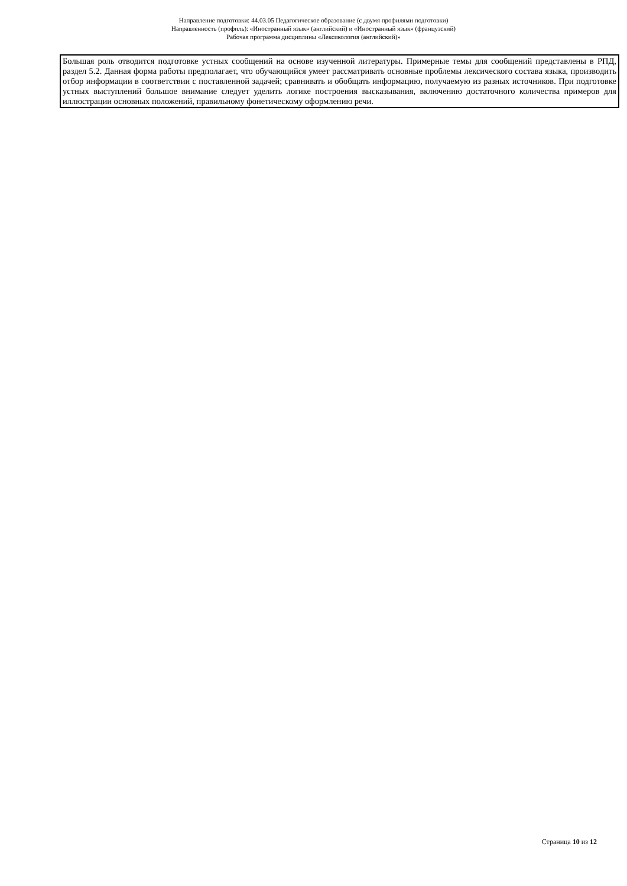Направление подготовки: 44.03.05 Педагогическое образование (с двумя профилями подготовки)
Направленность (профиль): «Иностранный язык» (английский) и «Иностранный язык» (французский)
Рабочая программа дисциплины «Лексикология (английский)»
| Большая роль отводится подготовке устных сообщений на основе изученной литературы. Примерные темы для сообщений представлены в РПД, раздел 5.2. Данная форма работы предполагает, что обучающийся умеет рассматривать основные проблемы лексического состава языка, производить отбор информации в соответствии с поставленной задачей; сравнивать и обобщать информацию, получаемую из разных источников. При подготовке устных выступлений большое внимание следует уделить логике построения высказывания, включению достаточного количества примеров для иллюстрации основных положений, правильному фонетическому оформлению речи. |
Страница 10 из 12